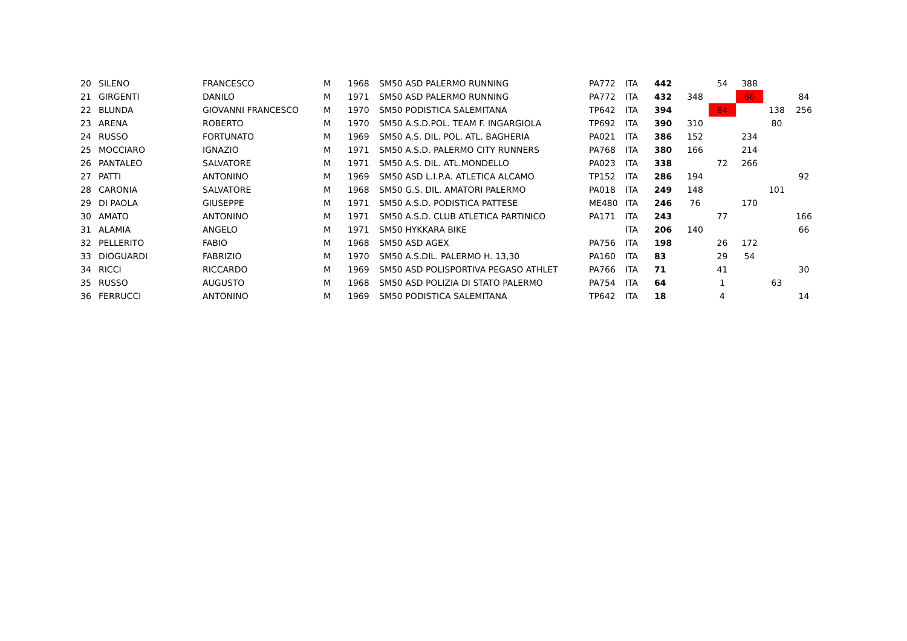| 20 | SILENO | FRANCESCO | M | 1968 | SM50 ASD PALERMO RUNNING | PA772 | ITA | 442 | | 54 | 388 | | |
| 21 | GIRGENTI | DANILO | M | 1971 | SM50 ASD PALERMO RUNNING | PA772 | ITA | 432 | 348 | | 60 | | 84 |
| 22 | BLUNDA | GIOVANNI FRANCESCO | M | 1970 | SM50 PODISTICA SALEMITANA | TP642 | ITA | 394 | | 84 | | 138 | 256 |
| 23 | ARENA | ROBERTO | M | 1970 | SM50 A.S.D.POL. TEAM F. INGARGIOLA | TP692 | ITA | 390 | 310 | | | 80 | |
| 24 | RUSSO | FORTUNATO | M | 1969 | SM50 A.S. DIL. POL. ATL. BAGHERIA | PA021 | ITA | 386 | 152 | | 234 | | |
| 25 | MOCCIARO | IGNAZIO | M | 1971 | SM50 A.S.D. PALERMO CITY RUNNERS | PA768 | ITA | 380 | 166 | | 214 | | |
| 26 | PANTALEO | SALVATORE | M | 1971 | SM50 A.S. DIL. ATL.MONDELLO | PA023 | ITA | 338 | | 72 | 266 | | |
| 27 | PATTI | ANTONINO | M | 1969 | SM50 ASD L.I.P.A. ATLETICA ALCAMO | TP152 | ITA | 286 | 194 | | | | 92 |
| 28 | CARONIA | SALVATORE | M | 1968 | SM50 G.S. DIL. AMATORI PALERMO | PA018 | ITA | 249 | 148 | | | 101 | |
| 29 | DI PAOLA | GIUSEPPE | M | 1971 | SM50 A.S.D. PODISTICA PATTESE | ME480 | ITA | 246 | 76 | | 170 | | |
| 30 | AMATO | ANTONINO | M | 1971 | SM50 A.S.D. CLUB ATLETICA PARTINICO | PA171 | ITA | 243 | | 77 | | | 166 |
| 31 | ALAMIA | ANGELO | M | 1971 | SM50 HYKKARA BIKE | | ITA | 206 | 140 | | | | 66 |
| 32 | PELLERITO | FABIO | M | 1968 | SM50 ASD AGEX | PA756 | ITA | 198 | | 26 | 172 | | |
| 33 | DIOGUARDI | FABRIZIO | M | 1970 | SM50 A.S.DIL. PALERMO H. 13,30 | PA160 | ITA | 83 | | 29 | 54 | | |
| 34 | RICCI | RICCARDO | M | 1969 | SM50 ASD POLISPORTIVA PEGASO ATHLET | PA766 | ITA | 71 | | 41 | | | 30 |
| 35 | RUSSO | AUGUSTO | M | 1968 | SM50 ASD POLIZIA DI STATO PALERMO | PA754 | ITA | 64 | | 1 | | 63 | |
| 36 | FERRUCCI | ANTONINO | M | 1969 | SM50 PODISTICA SALEMITANA | TP642 | ITA | 18 | | 4 | | | 14 |